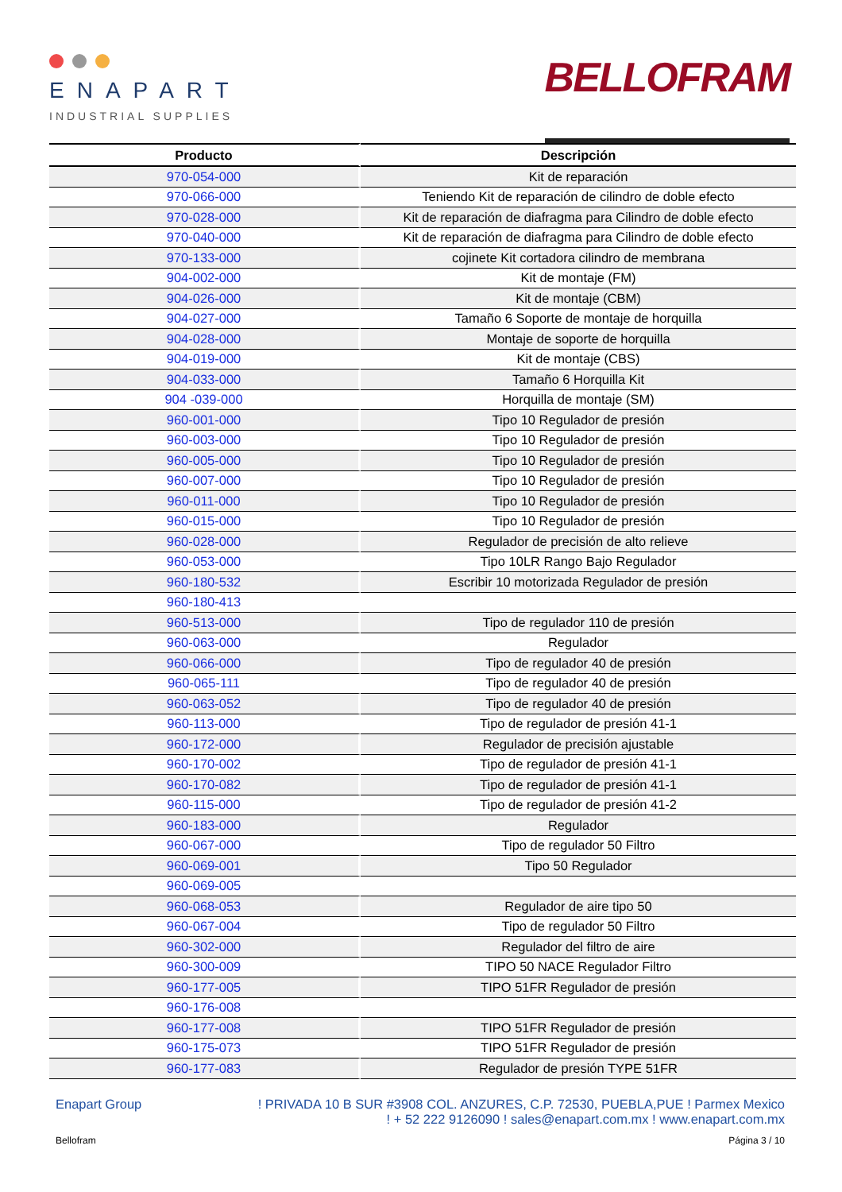ENAPART
INDUSTRIAL SUPPLIES
BELLOFRAM
| Producto | Descripción |
| --- | --- |
| 970-054-000 | Kit de reparación |
| 970-066-000 | Teniendo Kit de reparación de cilindro de doble efecto |
| 970-028-000 | Kit de reparación de diafragma para Cilindro de doble efecto |
| 970-040-000 | Kit de reparación de diafragma para Cilindro de doble efecto |
| 970-133-000 | cojinete Kit cortadora cilindro de membrana |
| 904-002-000 | Kit de montaje (FM) |
| 904-026-000 | Kit de montaje (CBM) |
| 904-027-000 | Tamaño 6 Soporte de montaje de horquilla |
| 904-028-000 | Montaje de soporte de horquilla |
| 904-019-000 | Kit de montaje (CBS) |
| 904-033-000 | Tamaño 6 Horquilla Kit |
| 904 -039-000 | Horquilla de montaje (SM) |
| 960-001-000 | Tipo 10 Regulador de presión |
| 960-003-000 | Tipo 10 Regulador de presión |
| 960-005-000 | Tipo 10 Regulador de presión |
| 960-007-000 | Tipo 10 Regulador de presión |
| 960-011-000 | Tipo 10 Regulador de presión |
| 960-015-000 | Tipo 10 Regulador de presión |
| 960-028-000 | Regulador de precisión de alto relieve |
| 960-053-000 | Tipo 10LR Rango Bajo Regulador |
| 960-180-532 | Escribir 10 motorizada Regulador de presión |
| 960-180-413 | |
| 960-513-000 | Tipo de regulador 110 de presión |
| 960-063-000 | Regulador |
| 960-066-000 | Tipo de regulador 40 de presión |
| 960-065-111 | Tipo de regulador 40 de presión |
| 960-063-052 | Tipo de regulador 40 de presión |
| 960-113-000 | Tipo de regulador de presión 41-1 |
| 960-172-000 | Regulador de precisión ajustable |
| 960-170-002 | Tipo de regulador de presión 41-1 |
| 960-170-082 | Tipo de regulador de presión 41-1 |
| 960-115-000 | Tipo de regulador de presión 41-2 |
| 960-183-000 | Regulador |
| 960-067-000 | Tipo de regulador 50 Filtro |
| 960-069-001 | Tipo 50 Regulador |
| 960-069-005 | |
| 960-068-053 | Regulador de aire tipo 50 |
| 960-067-004 | Tipo de regulador 50 Filtro |
| 960-302-000 | Regulador del filtro de aire |
| 960-300-009 | TIPO 50 NACE Regulador Filtro |
| 960-177-005 | TIPO 51FR Regulador de presión |
| 960-176-008 | |
| 960-177-008 | TIPO 51FR Regulador de presión |
| 960-175-073 | TIPO 51FR Regulador de presión |
| 960-177-083 | Regulador de presión TYPE 51FR |
Enapart Group ! PRIVADA 10 B SUR #3908 COL. ANZURES, C.P. 72530, PUEBLA,PUE ! Parmex Mexico
! + 52 222 9126090 ! sales@enapart.com.mx ! www.enapart.com.mx
Bellofram Página 3 / 10